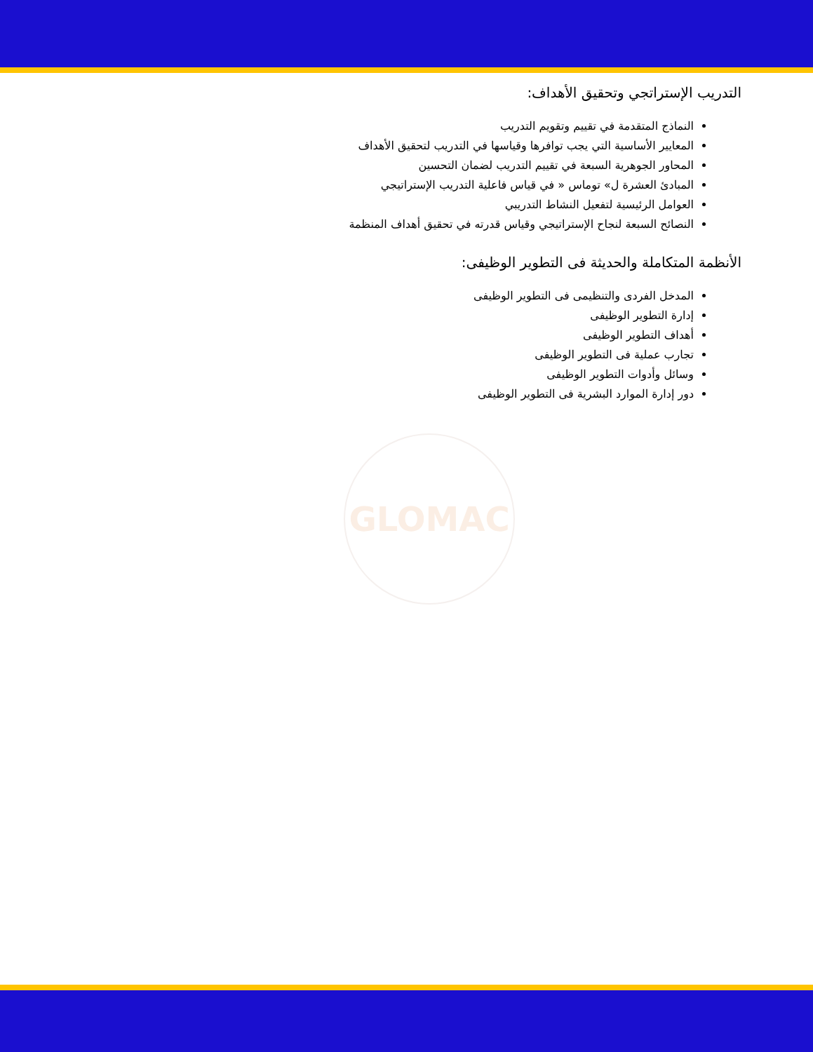GLOMAC
التدريب الإستراتجي وتحقيق الأهداف:
النماذج المتقدمة في تقييم وتقويم التدريب
المعايير الأساسية التي يجب توافرها وقياسها في التدريب لتحقيق الأهداف
المحاور الجوهرية السبعة في تقييم التدريب لضمان التحسين
المبادئ العشرة ل» توماس « في قياس فاعلية التدريب الإستراتيجي
العوامل الرئيسية لتفعيل النشاط التدريبي
النصائح السبعة لنجاح الإستراتيجي وقياس قدرته في تحقيق أهداف المنظمة
الأنظمة المتكاملة والحديثة فى التطوير الوظيفى:
المدخل الفردى والتنظيمى فى التطوير الوظيفى
إدارة التطوير الوظيفى
أهداف التطوير الوظيفى
تجارب عملية فى التطوير الوظيفى
وسائل وأدوات التطوير الوظيفى
دور إدارة الموارد البشرية فى التطوير الوظيفى